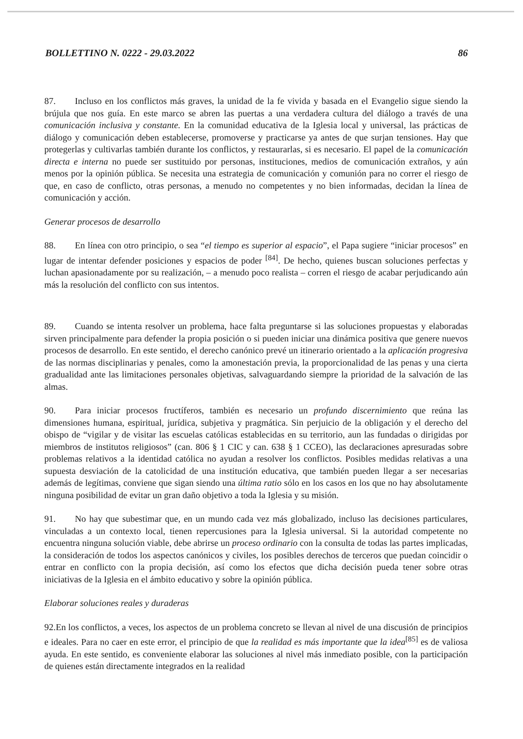BOLLETTINO N. 0222 - 29.03.2022 86
87. Incluso en los conflictos más graves, la unidad de la fe vivida y basada en el Evangelio sigue siendo la brújula que nos guía. En este marco se abren las puertas a una verdadera cultura del diálogo a través de una comunicación inclusiva y constante. En la comunidad educativa de la Iglesia local y universal, las prácticas de diálogo y comunicación deben establecerse, promoverse y practicarse ya antes de que surjan tensiones. Hay que protegerlas y cultivarlas también durante los conflictos, y restaurarlas, si es necesario. El papel de la comunicación directa e interna no puede ser sustituido por personas, instituciones, medios de comunicación extraños, y aún menos por la opinión pública. Se necesita una estrategia de comunicación y comunión para no correr el riesgo de que, en caso de conflicto, otras personas, a menudo no competentes y no bien informadas, decidan la línea de comunicación y acción.
Generar procesos de desarrollo
88. En línea con otro principio, o sea “el tiempo es superior al espacio”, el Papa sugiere “iniciar procesos” en lugar de intentar defender posiciones y espacios de poder <sup>[84]</sup>. De hecho, quienes buscan soluciones perfectas y luchan apasionadamente por su realización, – a menudo poco realista – corren el riesgo de acabar perjudicando aún más la resolución del conflicto con sus intentos.
89. Cuando se intenta resolver un problema, hace falta preguntarse si las soluciones propuestas y elaboradas sirven principalmente para defender la propia posición o si pueden iniciar una dinámica positiva que genere nuevos procesos de desarrollo. En este sentido, el derecho canónico prevé un itinerario orientado a la aplicación progresiva de las normas disciplinarias y penales, como la amonestación previa, la proporcionalidad de las penas y una cierta gradualidad ante las limitaciones personales objetivas, salvaguardando siempre la prioridad de la salvación de las almas.
90. Para iniciar procesos fructíferos, también es necesario un profundo discernimiento que reúna las dimensiones humana, espiritual, jurídica, subjetiva y pragmática. Sin perjuicio de la obligación y el derecho del obispo de “vigilar y de visitar las escuelas católicas establecidas en su territorio, aun las fundadas o dirigidas por miembros de institutos religiosos” (can. 806 § 1 CIC y can. 638 § 1 CCEO), las declaraciones apresuradas sobre problemas relativos a la identidad católica no ayudan a resolver los conflictos. Posibles medidas relativas a una supuesta desviación de la catolicidad de una institución educativa, que también pueden llegar a ser necesarias además de legítimas, conviene que sigan siendo una última ratio sólo en los casos en los que no hay absolutamente ninguna posibilidad de evitar un gran daño objetivo a toda la Iglesia y su misión.
91. No hay que subestimar que, en un mundo cada vez más globalizado, incluso las decisiones particulares, vinculadas a un contexto local, tienen repercusiones para la Iglesia universal. Si la autoridad competente no encuentra ninguna solución viable, debe abrirse un proceso ordinario con la consulta de todas las partes implicadas, la consideración de todos los aspectos canónicos y civiles, los posibles derechos de terceros que puedan coincidir o entrar en conflicto con la propia decisión, así como los efectos que dicha decisión pueda tener sobre otras iniciativas de la Iglesia en el ámbito educativo y sobre la opinión pública.
Elaborar soluciones reales y duraderas
92.En los conflictos, a veces, los aspectos de un problema concreto se llevan al nivel de una discusión de principios e ideales. Para no caer en este error, el principio de que la realidad es más importante que la idea<sup>[85]</sup> es de valiosa ayuda. En este sentido, es conveniente elaborar las soluciones al nivel más inmediato posible, con la participación de quienes están directamente integrados en la realidad